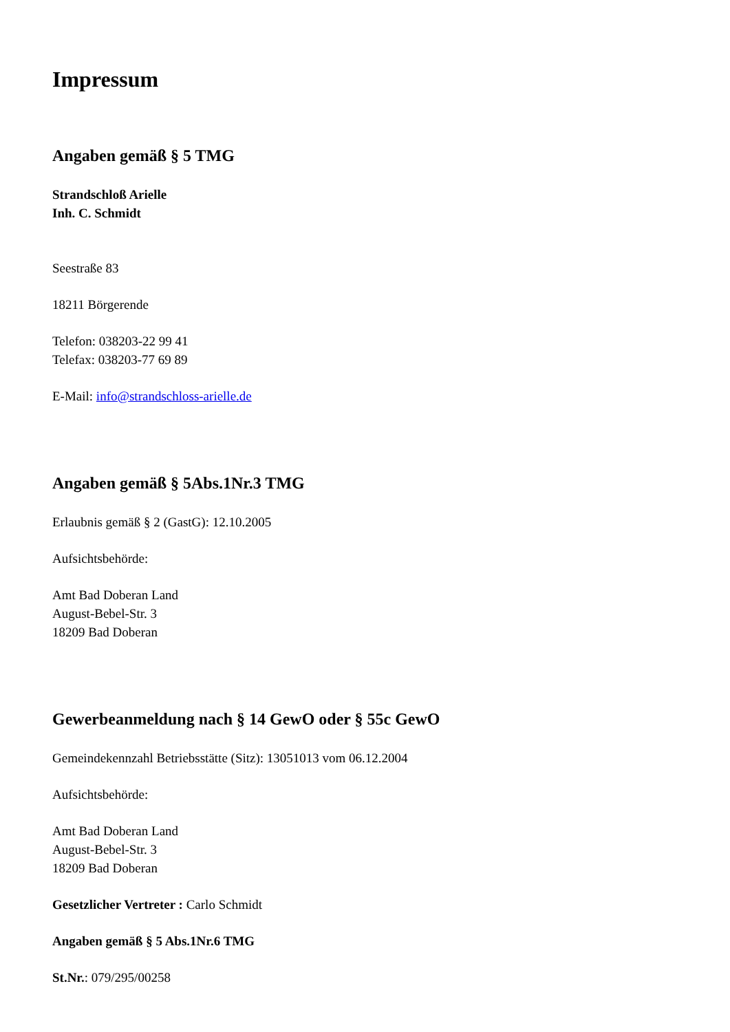Impressum
Angaben gemäß § 5 TMG
Strandschloß Arielle
Inh. C. Schmidt
Seestraße 83
18211 Börgerende
Telefon: 038203-22 99 41
Telefax: 038203-77 69 89
E-Mail: info@strandschloss-arielle.de
Angaben gemäß § 5Abs.1Nr.3 TMG
Erlaubnis gemäß § 2 (GastG): 12.10.2005
Aufsichtsbehörde:
Amt Bad Doberan Land
August-Bebel-Str. 3
18209 Bad Doberan
Gewerbeanmeldung nach § 14 GewO oder § 55c GewO
Gemeindekennzahl Betriebsstätte (Sitz): 13051013 vom 06.12.2004
Aufsichtsbehörde:
Amt Bad Doberan Land
August-Bebel-Str. 3
18209 Bad Doberan
Gesetzlicher Vertreter : Carlo Schmidt
Angaben gemäß § 5 Abs.1Nr.6 TMG
St.Nr.: 079/295/00258